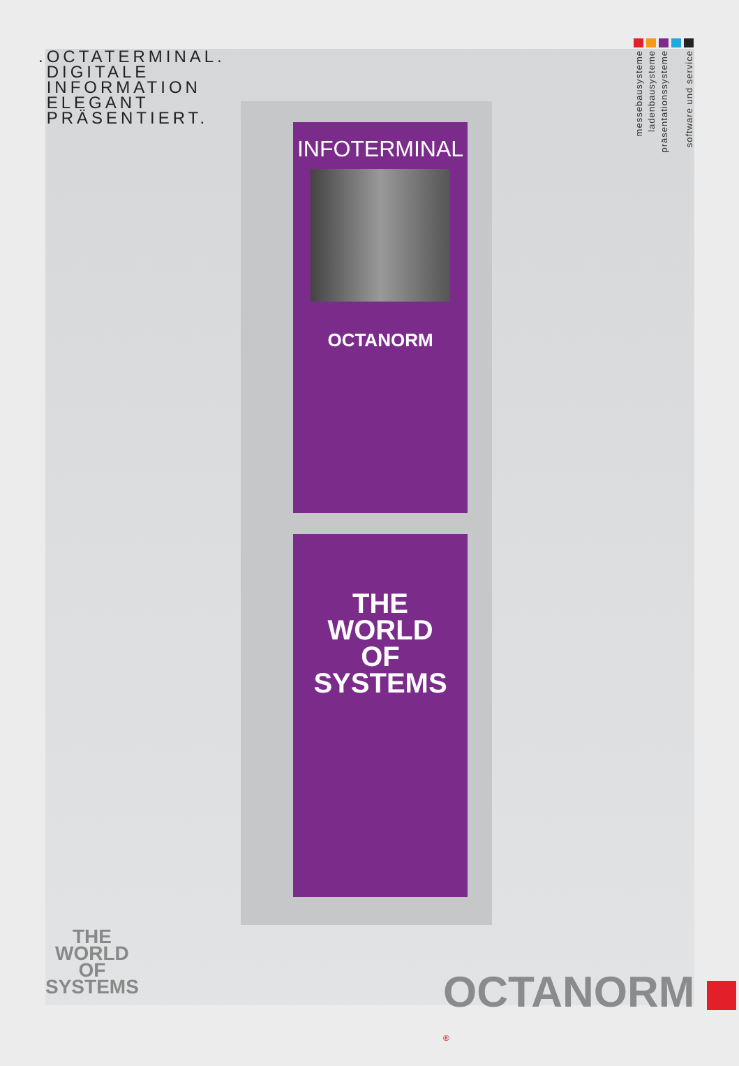.OCTATERMINAL.
DIGITALE
INFORMATION
ELEGANT
PRÄSENTIERT.
messebausysteme
ladenbausysteme
präsentationssysteme
software und service
INFOTERMINAL
OCTANORM
THE
WORLD
OF
SYSTEMS
THE
WORLD
OF
SYSTEMS
OCTANORM <sup>®</sup>